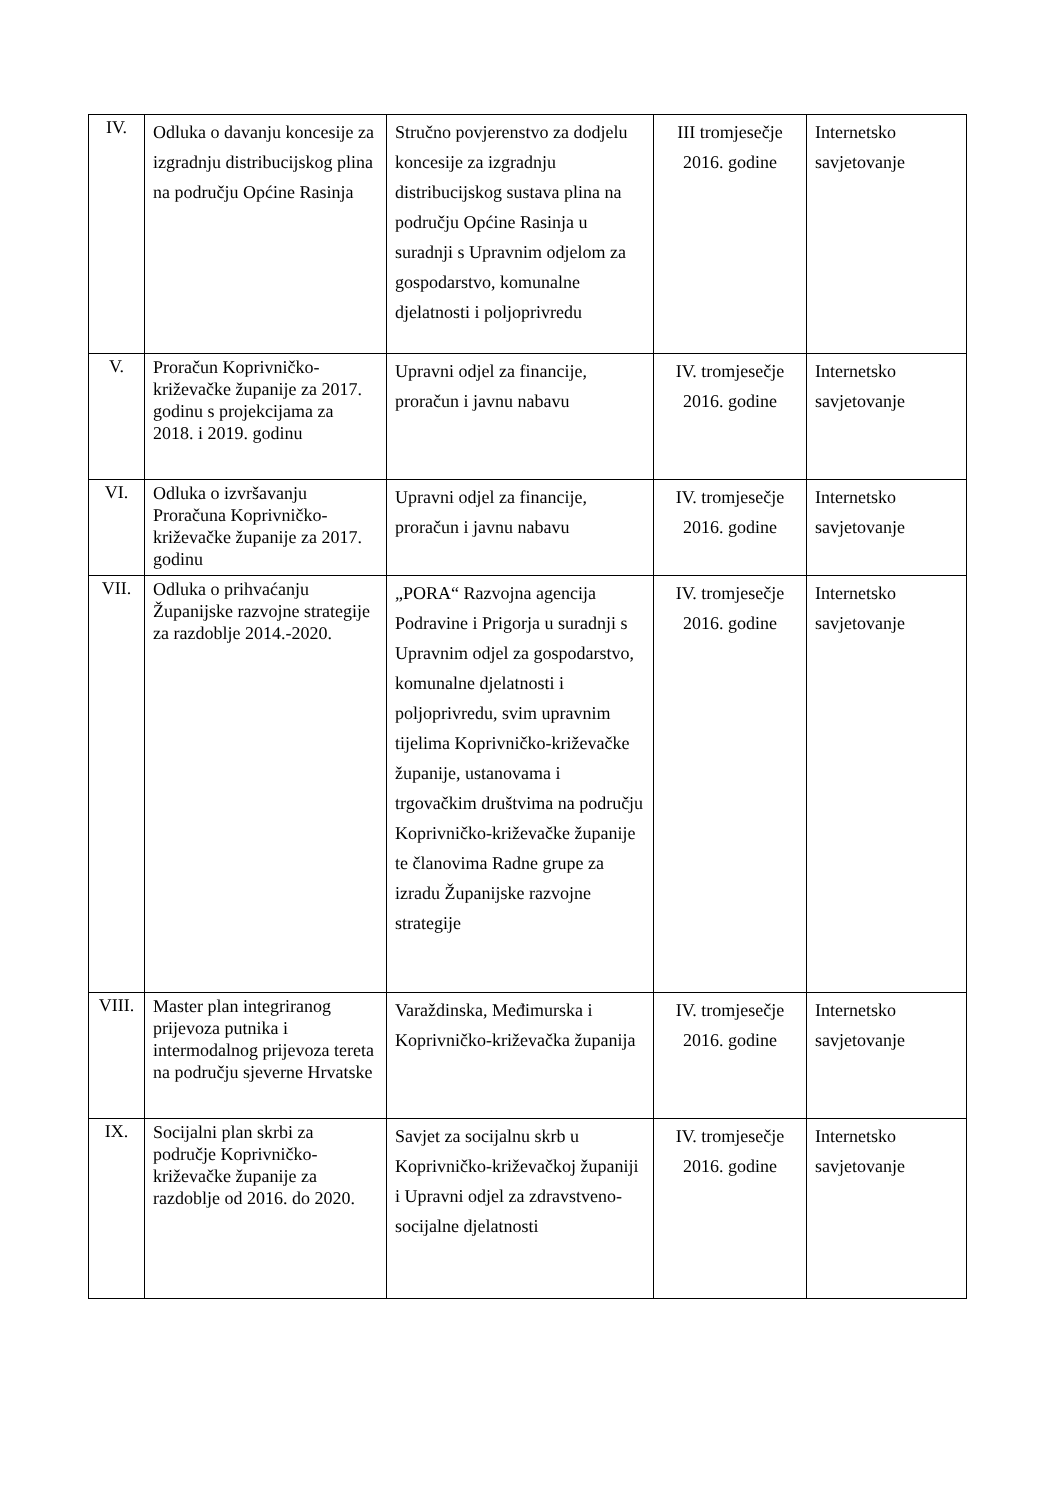| IV. | Odluka o davanju koncesije za izgradnju distribucijskog plina na području Općine Rasinja | Stručno povjerenstvo za dodjelu koncesije za izgradnju distribucijskog sustava plina na području Općine Rasinja u suradnji s Upravnim odjelom za gospodarstvo, komunalne djelatnosti i poljoprivredu | III tromjesečje 2016. godine | Internetsko savjetovanje |
| V. | Proračun Koprivničko-križevačke županije za 2017. godinu s projekcijama za 2018. i 2019. godinu | Upravni odjel za financije, proračun i javnu nabavu | IV. tromjesečje 2016. godine | Internetsko savjetovanje |
| VI. | Odluka o izvršavanju Proračuna Koprivničko-križevačke županije za 2017. godinu | Upravni odjel za financije, proračun i javnu nabavu | IV. tromjesečje 2016. godine | Internetsko savjetovanje |
| VII. | Odluka o prihvaćanju Županijske razvojne strategije za razdoblje 2014.-2020. | „PORA“ Razvojna agencija Podravine i Prigorja u suradnji s Upravnim odjel za gospodarstvo, komunalne djelatnosti i poljoprivredu, svim upravnim tijelima Koprivničko-križevačke županije, ustanovama i trgovačkim društvima na području Koprivničko-križevačke županije te članovima Radne grupe za izradu Županijske razvojne strategije | IV. tromjesečje 2016. godine | Internetsko savjetovanje |
| VIII. | Master plan integriranog prijevoza putnika i intermodalnog prijevoza tereta na području sjeverne Hrvatske | Varaždinska, Međimurska i Koprivničko-križevačka županija | IV. tromjesečje 2016. godine | Internetsko savjetovanje |
| IX. | Socijalni plan skrbi za područje Koprivničko-križevačke županije za razdoblje od 2016. do 2020. | Savjet za socijalnu skrb u Koprivničko-križevačkoj županiji i Upravni odjel za zdravstveno-socijalne djelatnosti | IV. tromjesečje 2016. godine | Internetsko savjetovanje |